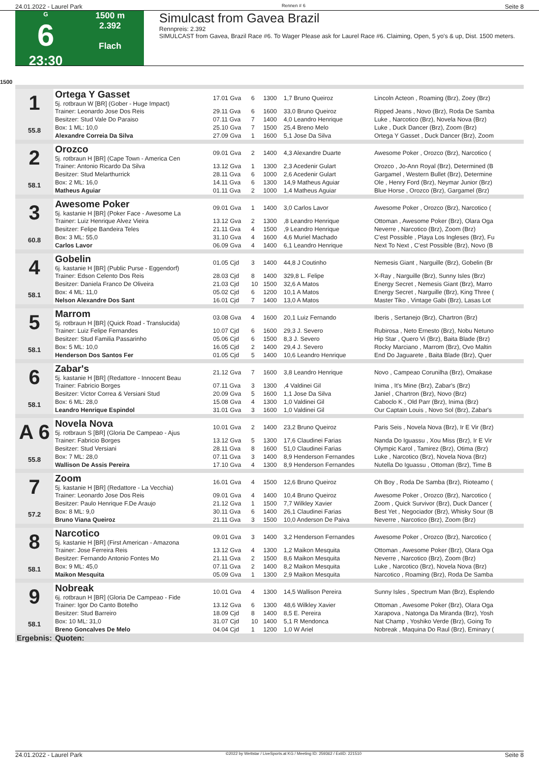24.01.2022 - Laurel Park Rennen # 6 Seite 8
G
6
23:30
1500 m
2.392
Flach
Simulcast from Gavea Brazil
Rennpreis: 2.392
SIMULCAST from Gavea, Brazil Race #6. To Wager Please ask for Laurel Race #6. Claiming, Open, 5 yo's & up, Dist. 1500 meters.
1500
| 1 55.8 | Ortega Y Gasset 5j. rotbraun W [BR] (Gober - Huge Impact) | 17.01 Gva | 6 | 1300 | 1,7 Bruno Queiroz | Lincoln Acteon , Roaming (Brz), Zoey (Brz) |
| | Trainer: Leonardo Jose Dos Reis | 29.11 Gva | 6 | 1600 | 33,0 Bruno Queiroz | Ripped Jeans , Novo (Brz), Roda De Samba |
| | Besitzer: Stud Vale Do Paraiso | 07.11 Gva | 7 | 1400 | 4,0 Leandro Henrique | Luke , Narcotico (Brz), Novela Nova (Brz) |
| | Box: 1 ML: 10,0 | 25.10 Gva | 7 | 1500 | 25,4 Breno Melo | Luke , Duck Dancer (Brz), Zoom (Brz) |
| | Alexandre Correia Da Silva | 27.09 Gva | 1 | 1600 | 5,1 Jose Da Silva | Ortega Y Gasset , Duck Dancer (Brz), Zoom |
| 2 58.1 | Orozco 5j. rotbraun H [BR] (Cape Town - America Cen | 09.01 Gva | 2 | 1400 | 4,3 Alexandre Duarte | Awesome Poker , Orozco (Brz), Narcotico ( |
| | Trainer: Antonio Ricardo Da Silva | 13.12 Gva | 1 | 1300 | 2,3 Acedenir Gulart | Orozco , Jo-Ann Royal (Brz), Determined (B |
| | Besitzer: Stud Melarthurrick | 28.11 Gva | 6 | 1000 | 2,6 Acedenir Gulart | Gargamel , Western Bullet (Brz), Determine |
| | Box: 2 ML: 16,0 | 14.11 Gva | 6 | 1300 | 14,9 Matheus Aguiar | Ole , Henry Ford (Brz), Neymar Junior (Brz) |
| | Matheus Aguiar | 01.11 Gva | 2 | 1000 | 1,4 Matheus Aguiar | Blue Horse , Orozco (Brz), Gargamel (Brz) |
| 3 60.8 | Awesome Poker 5j. kastanie H [BR] (Poker Face - Awesome La | 09.01 Gva | 1 | 1400 | 3,0 Carlos Lavor | Awesome Poker , Orozco (Brz), Narcotico ( |
| | Trainer: Luiz Henrique Alvez Vieira | 13.12 Gva | 2 | 1300 | ,8 Leandro Henrique | Ottoman , Awesome Poker (Brz), Olara Oga |
| | Besitzer: Felipe Bandeira Teles | 21.11 Gva | 4 | 1500 | ,9 Leandro Henrique | Neverre , Narcotico (Brz), Zoom (Brz) |
| | Box: 3 ML: 55,0 | 31.10 Gva | 4 | 1600 | 4,6 Muriel Machado | C'est Possible , Playa Los Ingleses (Brz), Fu |
| | Carlos Lavor | 06.09 Gva | 4 | 1400 | 6,1 Leandro Henrique | Next To Next , C'est Possible (Brz), Novo (B |
| 4 58.1 | Gobelin 6j. kastanie H [BR] (Public Purse - Eggendorf) | 01.05 Cjd | 3 | 1400 | 44,8 J Coutinho | Nemesis Giant , Narguille (Brz), Gobelin (Br |
| | Trainer: Edson Celento Dos Reis | 28.03 Cjd | 8 | 1400 | 329,8 L. Felipe | X-Ray , Narguille (Brz), Sunny Isles (Brz) |
| | Besitzer: Daniela Franco De Oliveira | 21.03 Cjd | 10 | 1500 | 32,6 A Matos | Energy Secret , Nemesis Giant (Brz), Marro |
| | Box: 4 ML: 11,0 | 05.02 Cjd | 6 | 1200 | 10,1 A Matos | Energy Secret , Narguille (Brz), King Three ( |
| | Nelson Alexandre Dos Sant | 16.01 Cjd | 7 | 1400 | 13,0 A Matos | Master Tiko , Vintage Gabi (Brz), Lasas Lot |
| 5 58.1 | Marrom 5j. rotbraun H [BR] (Quick Road - Translucida) | 03.08 Gva | 4 | 1600 | 20,1 Luiz Fernando | Iberis , Sertanejo (Brz), Chartron (Brz) |
| | Trainer: Luiz Felipe Fernandes | 10.07 Cjd | 6 | 1600 | 29,3 J. Severo | Rubirosa , Neto Ernesto (Brz), Nobu Netuno |
| | Besitzer: Stud Familia Passarinho | 05.06 Cjd | 6 | 1500 | 8,3 J. Severo | Hip Star , Quero Vi (Brz), Baita Blade (Brz) |
| | Box: 5 ML: 10,0 | 16.05 Cjd | 2 | 1400 | 29,4 J. Severo | Rocky Marciano , Marrom (Brz), Ovo Maltin |
| | Henderson Dos Santos Fer | 01.05 Cjd | 5 | 1400 | 10,6 Leandro Henrique | End Do Jaguarete , Baita Blade (Brz), Quer |
| 6 58.1 | Zabar's 5j. kastanie H [BR] (Redattore - Innocent Beau | 21.12 Gva | 7 | 1600 | 3,8 Leandro Henrique | Novo , Campeao Corunilha (Brz), Omakase |
| | Trainer: Fabricio Borges | 07.11 Gva | 3 | 1300 | ,4 Valdinei Gil | Inima , It's Mine (Brz), Zabar's (Brz) |
| | Besitzer: Victor Correa & Versiani Stud | 20.09 Gva | 5 | 1600 | 1,1 Jose Da Silva | Janiel , Chartron (Brz), Novo (Brz) |
| | Box: 6 ML: 28,0 | 15.08 Gva | 4 | 1300 | 1,0 Valdinei Gil | Caboclo K , Old Parr (Brz), Inima (Brz) |
| | Leandro Henrique Espindol | 31.01 Gva | 3 | 1600 | 1,0 Valdinei Gil | Our Captain Louis , Novo Sol (Brz), Zabar's |
| A 6 55.8 | Novela Nova 5j. rotbraun S [BR] (Gloria De Campeao - Ajus | 10.01 Gva | 2 | 1400 | 23,2 Bruno Queiroz | Paris Seis , Novela Nova (Brz), Ir E Vir (Brz) |
| | Trainer: Fabricio Borges | 13.12 Gva | 5 | 1300 | 17,6 Claudinei Farias | Nanda Do Iguassu , Xou Miss (Brz), Ir E Vir |
| | Besitzer: Stud Versiani | 28.11 Gva | 8 | 1600 | 51,0 Claudinei Farias | Olympic Karol , Tamirez (Brz), Otima (Brz) |
| | Box: 7 ML: 28,0 | 07.11 Gva | 3 | 1400 | 8,9 Henderson Fernandes | Luke , Narcotico (Brz), Novela Nova (Brz) |
| | Wallison De Assis Pereira | 17.10 Gva | 4 | 1300 | 8,9 Henderson Fernandes | Nutella Do Iguassu , Ottoman (Brz), Time B |
| 7 57.2 | Zoom 5j. kastanie H [BR] (Redattore - La Vecchia) | 16.01 Gva | 4 | 1500 | 12,6 Bruno Queiroz | Oh Boy , Roda De Samba (Brz), Rioteamo ( |
| | Trainer: Leonardo Jose Dos Reis | 09.01 Gva | 4 | 1400 | 10,4 Bruno Queiroz | Awesome Poker , Orozco (Brz), Narcotico ( |
| | Besitzer: Paulo Henrique F.De Araujo | 21.12 Gva | 1 | 1500 | 7,7 Wilkley Xavier | Zoom , Quick Survivor (Brz), Duck Dancer ( |
| | Box: 8 ML: 9,0 | 30.11 Gva | 6 | 1400 | 26,1 Claudinei Farias | Best Yet , Negociador (Brz), Whisky Sour (B |
| | Bruno Viana Queiroz | 21.11 Gva | 3 | 1500 | 10,0 Anderson De Paiva | Neverre , Narcotico (Brz), Zoom (Brz) |
| 8 58.1 | Narcotico 5j. kastanie H [BR] (First American - Amazona | 09.01 Gva | 3 | 1400 | 3,2 Henderson Fernandes | Awesome Poker , Orozco (Brz), Narcotico ( |
| | Trainer: Jose Ferreira Reis | 13.12 Gva | 4 | 1300 | 1,2 Maikon Mesquita | Ottoman , Awesome Poker (Brz), Olara Oga |
| | Besitzer: Fernando Antonio Fontes Mo | 21.11 Gva | 2 | 1500 | 8,6 Maikon Mesquita | Neverre , Narcotico (Brz), Zoom (Brz) |
| | Box: 9 ML: 45,0 | 07.11 Gva | 2 | 1400 | 8,2 Maikon Mesquita | Luke , Narcotico (Brz), Novela Nova (Brz) |
| | Maikon Mesquita | 05.09 Gva | 1 | 1300 | 2,9 Maikon Mesquita | Narcotico , Roaming (Brz), Roda De Samba |
| 9 58.1 | Nobreak 6j. rotbraun H [BR] (Gloria De Campeao - Fide | 10.01 Gva | 4 | 1300 | 14,5 Wallison Pereira | Sunny Isles , Spectrum Man (Brz), Esplendo |
| | Trainer: Igor Do Canto Botelho | 13.12 Gva | 6 | 1300 | 48,6 Wilkley Xavier | Ottoman , Awesome Poker (Brz), Olara Oga |
| | Besitzer: Stud Barreiro | 18.09 Cjd | 8 | 1400 | 8,5 E. Pereira | Xarapova , Natonga Da Miranda (Brz), Yosh |
| | Box: 10 ML: 31,0 | 31.07 Cjd | 10 | 1400 | 5,1 R Mendonca | Nat Champ , Yoshiko Verde (Brz), Going To |
| | Breno Goncalves De Melo | 04.04 Cjd | 1 | 1200 | 1,0 W Ariel | Nobreak , Maquina Do Raul (Brz), Eminary ( |
| Ergebnis: | Quoten: | | | | | |
24.01.2022 - Laurel Park ©2022 by Wettstar / LiveSports.at KG / Meeting ID: 259362 / ExtID: 221510 Seite 8